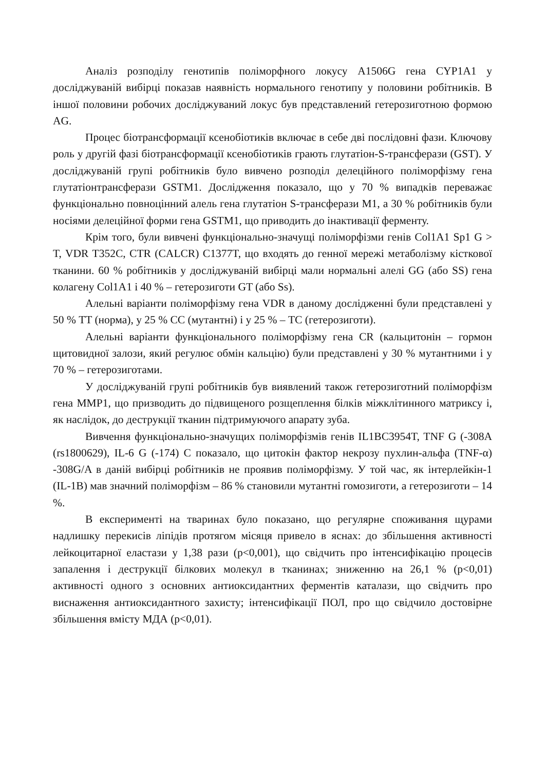Аналіз розподілу генотипів поліморфного локусу A1506G гена CYP1A1 у досліджуваній вибірці показав наявність нормального генотипу у половини робітників. В іншої половини робочих досліджуваний локус був представлений гетерозиготною формою AG.
Процес біотрансформації ксенобіотиків включає в себе дві послідовні фази. Ключову роль у другій фазі біотрансформації ксенобіотиків грають глутатіон-S-трансферази (GST). У досліджуваній групі робітників було вивчено розподіл делеційного поліморфізму гена глутатіонтрансферази GSTM1. Дослідження показало, що у 70 % випадків переважає функціонально повноцінний алель гена глутатіон S-трансферази M1, а 30 % робітників були носіями делеційної форми гена GSTM1, що приводить до інактивації ферменту.
Крім того, були вивчені функціонально-значущі поліморфізми генів Col1A1 Sp1 G > T, VDR T352C, CTR (CALCR) C1377T, що входять до генної мережі метаболізму кісткової тканини. 60 % робітників у досліджуваній вибірці мали нормальні алелі GG (або SS) гена колагену Col1A1 і 40 % – гетерозиготи GT (або Ss).
Алельні варіанти поліморфізму гена VDR в даному дослідженні були представлені у 50 % TT (норма), у 25 % CC (мутантні) і у 25 % – TC (гетерозиготи).
Алельні варіанти функціонального поліморфізму гена CR (кальцитонін – гормон щитовидної залози, який регулює обмін кальцію) були представлені у 30 % мутантними і у 70 % – гетерозиготами.
У досліджуваній групі робітників був виявлений також гетерозиготний поліморфізм гена MMP1, що призводить до підвищеного розщеплення білків міжклітинного матриксу і, як наслідок, до деструкції тканин підтримуючого апарату зуба.
Вивчення функціонально-значущих поліморфізмів генів IL1BC3954T, TNF G (-308A (rs1800629), IL-6 G (-174) C показало, що цитокін фактор некрозу пухлин-альфа (TNF-α) -308G/A в даній вибірці робітників не проявив поліморфізму. У той час, як інтерлейкін-1 (IL-1B) мав значний поліморфізм – 86 % становили мутантні гомозиготи, а гетерозиготи – 14 %.
В експерименті на тваринах було показано, що регулярне споживання щурами надлишку перекисів ліпідів протягом місяця привело в яснах: до збільшення активності лейкоцитарної еластази у 1,38 рази (p<0,001), що свідчить про інтенсифікацію процесів запалення і деструкції білкових молекул в тканинах; зниженню на 26,1 % (p<0,01) активності одного з основних антиоксидантних ферментів каталази, що свідчить про виснаження антиоксидантного захисту; інтенсифікації ПОЛ, про що свідчило достовірне збільшення вмісту МДА (p<0,01).